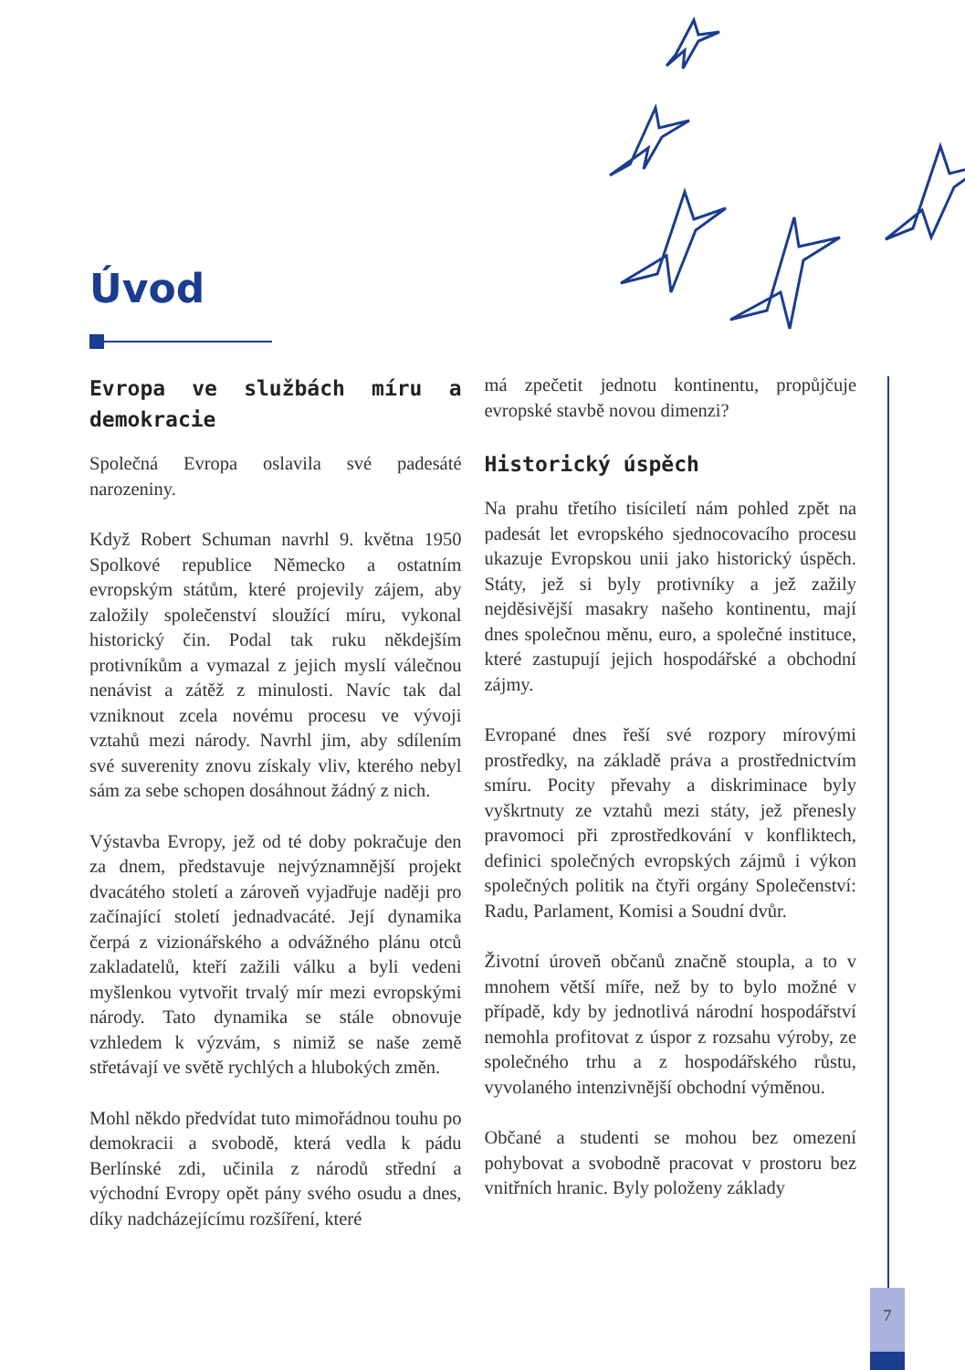Úvod
Evropa ve službách míru a demokracie
Společná Evropa oslavila své padesáté narozeniny.
Když Robert Schuman navrhl 9. května 1950 Spolkové republice Německo a ostatním evropským státům, které projevily zájem, aby založily společenství sloužící míru, vykonal historický čin. Podal tak ruku někdejším protivníkům a vymazal z jejich myslí válečnou nenávist a zátěž z minulosti. Navíc tak dal vzniknout zcela novému procesu ve vývoji vztahů mezi národy. Navrhl jim, aby sdílením své suverenity znovu získaly vliv, kterého nebyl sám za sebe schopen dosáhnout žádný z nich.
Výstavba Evropy, jež od té doby pokračuje den za dnem, představuje nejvýznamnější projekt dvacátého století a zároveň vyjadřuje naději pro začínající století jednadvacáté. Její dynamika čerpá z vizionářského a odvážného plánu otců zakladatelů, kteří zažili válku a byli vedeni myšlenkou vytvořit trvalý mír mezi evropskými národy. Tato dynamika se stále obnovuje vzhledem k výzvám, s nimiž se naše země střetávají ve světě rychlých a hlubokých změn.
Mohl někdo předvídat tuto mimořádnou touhu po demokracii a svobodě, která vedla k pádu Berlínské zdi, učinila z národů střední a východní Evropy opět pány svého osudu a dnes, díky nadcházejícímu rozšíření, které
má zpečetit jednotu kontinentu, propůjčuje evropské stavbě novou dimenzi?
Historický úspěch
Na prahu třetího tisíciletí nám pohled zpět na padesát let evropského sjednocovacího procesu ukazuje Evropskou unii jako historický úspěch. Státy, jež si byly protivníky a jež zažily nejděsivější masakry našeho kontinentu, mají dnes společnou měnu, euro, a společné instituce, které zastupují jejich hospodářské a obchodní zájmy.
Evropané dnes řeší své rozpory mírovými prostředky, na základě práva a prostřednictvím smíru. Pocity převahy a diskriminace byly vyškrtnuty ze vztahů mezi státy, jež přenesly pravomoci při zprostředkování v konfliktech, definici společných evropských zájmů i výkon společných politik na čtyři orgány Společenství: Radu, Parlament, Komisi a Soudní dvůr.
Životní úroveň občanů značně stoupla, a to v mnohem větší míře, než by to bylo možné v případě, kdy by jednotlivá národní hospodářství nemohla profitovat z úspor z rozsahu výroby, ze společného trhu a z hospodářského růstu, vyvolaného intenzivnější obchodní výměnou.
Občané a studenti se mohou bez omezení pohybovat a svobodně pracovat v prostoru bez vnitřních hranic. Byly položeny základy
7